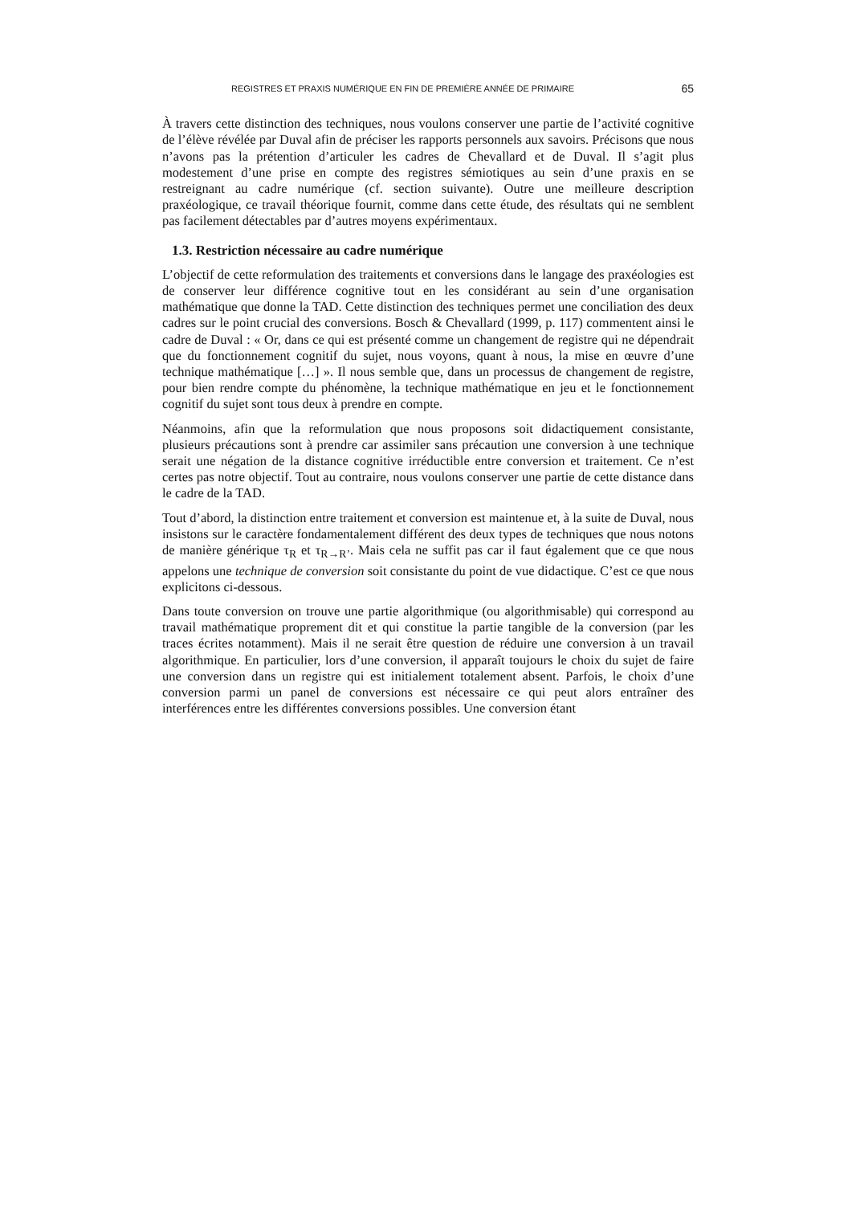REGISTRES ET PRAXIS NUMÉRIQUE EN FIN DE PREMIÈRE ANNÉE DE PRIMAIRE 65
À travers cette distinction des techniques, nous voulons conserver une partie de l’activité cognitive de l’élève révélée par Duval afin de préciser les rapports personnels aux savoirs. Précisons que nous n’avons pas la prétention d’articuler les cadres de Chevallard et de Duval. Il s’agit plus modestement d’une prise en compte des registres sémiotiques au sein d’une praxis en se restreignant au cadre numérique (cf. section suivante). Outre une meilleure description praxéologique, ce travail théorique fournit, comme dans cette étude, des résultats qui ne semblent pas facilement détectables par d’autres moyens expérimentaux.
1.3. Restriction nécessaire au cadre numérique
L’objectif de cette reformulation des traitements et conversions dans le langage des praxéologies est de conserver leur différence cognitive tout en les considérant au sein d’une organisation mathématique que donne la TAD. Cette distinction des techniques permet une conciliation des deux cadres sur le point crucial des conversions. Bosch & Chevallard (1999, p. 117) commentent ainsi le cadre de Duval : « Or, dans ce qui est présenté comme un changement de registre qui ne dépendrait que du fonctionnement cognitif du sujet, nous voyons, quant à nous, la mise en œuvre d’une technique mathématique […] ». Il nous semble que, dans un processus de changement de registre, pour bien rendre compte du phénomène, la technique mathématique en jeu et le fonctionnement cognitif du sujet sont tous deux à prendre en compte.
Néanmoins, afin que la reformulation que nous proposons soit didactiquement consistante, plusieurs précautions sont à prendre car assimiler sans précaution une conversion à une technique serait une négation de la distance cognitive irréductible entre conversion et traitement. Ce n’est certes pas notre objectif. Tout au contraire, nous voulons conserver une partie de cette distance dans le cadre de la TAD.
Tout d’abord, la distinction entre traitement et conversion est maintenue et, à la suite de Duval, nous insistons sur le caractère fondamentalement différent des deux types de techniques que nous notons de manière générique τ<sub>R</sub> et τ<sub>R→R’</sub>. Mais cela ne suffit pas car il faut également que ce que nous appelons une technique de conversion soit consistante du point de vue didactique. C’est ce que nous explicitons ci-dessous.
Dans toute conversion on trouve une partie algorithmique (ou algorithmisable) qui correspond au travail mathématique proprement dit et qui constitue la partie tangible de la conversion (par les traces écrites notamment). Mais il ne serait être question de réduire une conversion à un travail algorithmique. En particulier, lors d’une conversion, il apparaît toujours le choix du sujet de faire une conversion dans un registre qui est initialement totalement absent. Parfois, le choix d’une conversion parmi un panel de conversions est nécessaire ce qui peut alors entraîner des interférences entre les différentes conversions possibles. Une conversion étant